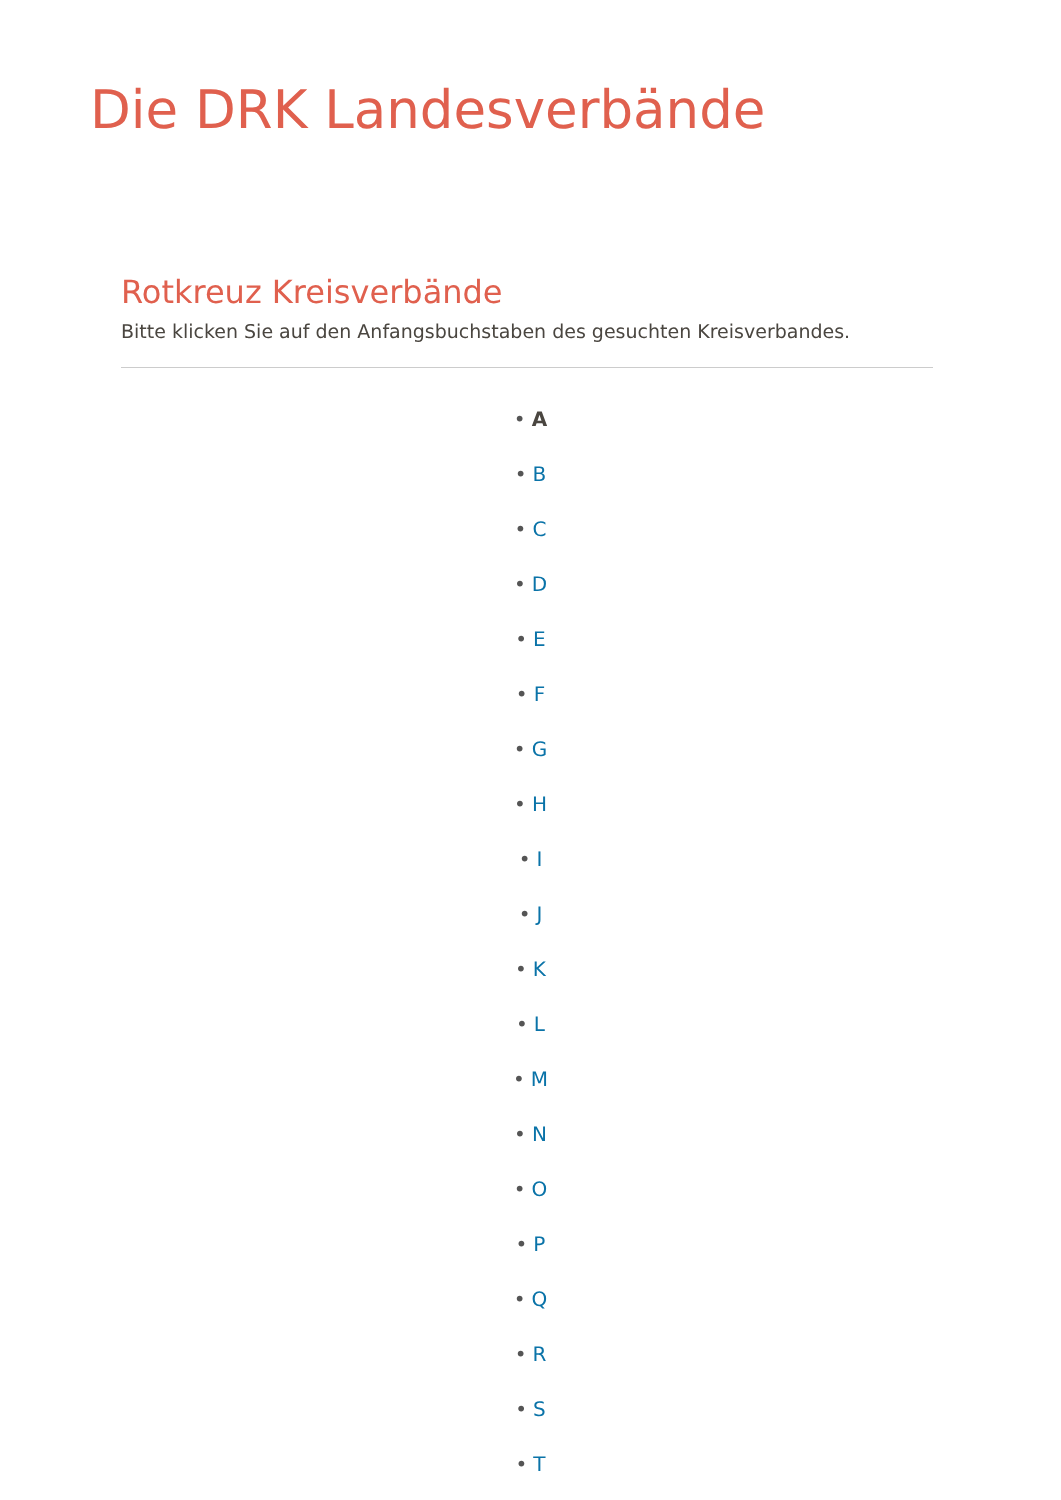Die DRK Landesverbände
Rotkreuz Kreisverbände
Bitte klicken Sie auf den Anfangsbuchstaben des gesuchten Kreisverbandes.
• A
• B
• C
• D
• E
• F
• G
• H
• I
• J
• K
• L
• M
• N
• O
• P
• Q
• R
• S
• T